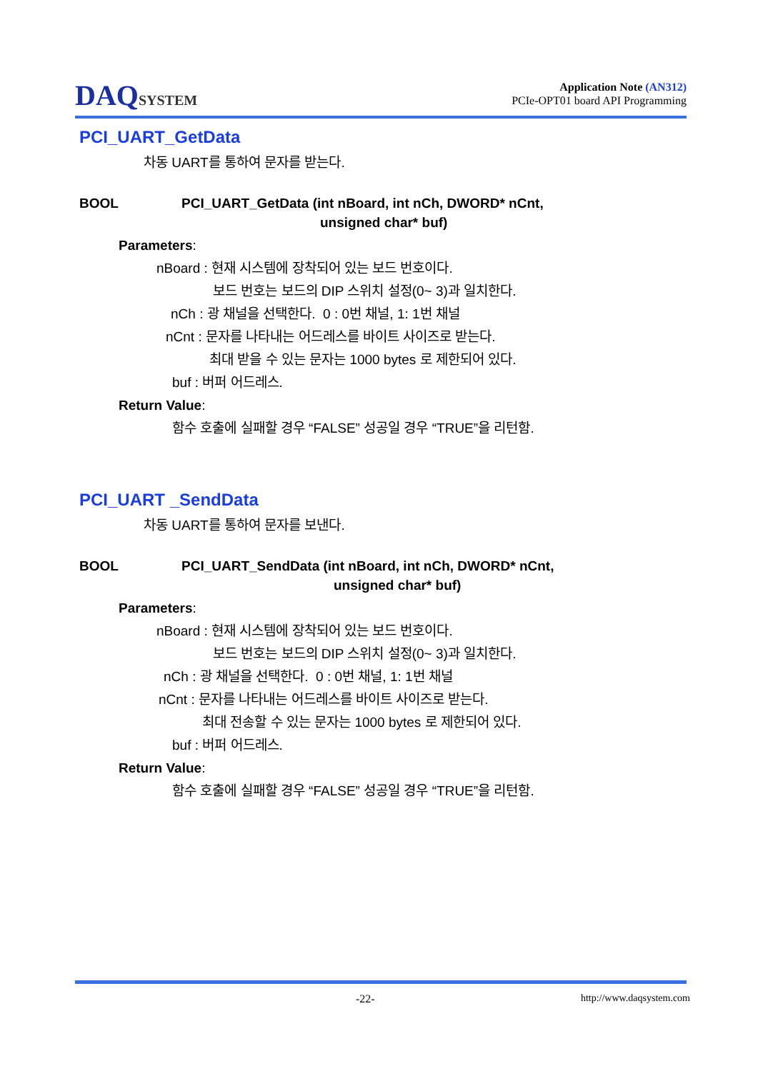DAQSYSTEM
Application Note (AN312)
PCIe-OPT01 board API Programming
PCI_UART_GetData
차동 UART를 통하여 문자를 받는다.
BOOL PCI_UART_GetData (int nBoard, int nCh, DWORD* nCnt,
unsigned char* buf)
Parameters:
nBoard : 현재 시스템에 장착되어 있는 보드 번호이다.
보드 번호는 보드의 DIP 스위치 설정(0~ 3)과 일치한다.
nCh : 광 채널을 선택한다. 0 : 0번 채널, 1: 1번 채널
nCnt : 문자를 나타내는 어드레스를 바이트 사이즈로 받는다.
최대 받을 수 있는 문자는 1000 bytes 로 제한되어 있다.
buf : 버퍼 어드레스.
Return Value:
함수 호출에 실패할 경우 “FALSE” 성공일 경우 “TRUE”을 리턴함.
PCI_UART _SendData
차동 UART를 통하여 문자를 보낸다.
BOOL PCI_UART_SendData (int nBoard, int nCh, DWORD* nCnt,
unsigned char* buf)
Parameters:
nBoard : 현재 시스템에 장착되어 있는 보드 번호이다.
보드 번호는 보드의 DIP 스위치 설정(0~ 3)과 일치한다.
nCh : 광 채널을 선택한다. 0 : 0번 채널, 1: 1번 채널
nCnt : 문자를 나타내는 어드레스를 바이트 사이즈로 받는다.
최대 전송할 수 있는 문자는 1000 bytes 로 제한되어 있다.
buf : 버퍼 어드레스.
Return Value:
함수 호출에 실패할 경우 “FALSE” 성공일 경우 “TRUE”을 리턴함.
-22- http://www.daqsystem.com